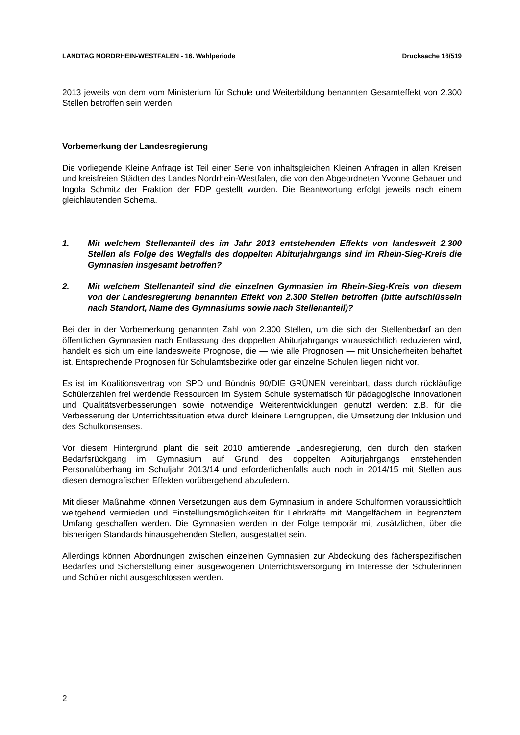LANDTAG NORDRHEIN-WESTFALEN - 16. Wahlperiode Drucksache 16/519
2013 jeweils von dem vom Ministerium für Schule und Weiterbildung benannten Gesamteffekt von 2.300 Stellen betroffen sein werden.
Vorbemerkung der Landesregierung
Die vorliegende Kleine Anfrage ist Teil einer Serie von inhaltsgleichen Kleinen Anfragen in allen Kreisen und kreisfreien Städten des Landes Nordrhein-Westfalen, die von den Abgeordneten Yvonne Gebauer und Ingola Schmitz der Fraktion der FDP gestellt wurden. Die Beantwortung erfolgt jeweils nach einem gleichlautenden Schema.
1. Mit welchem Stellenanteil des im Jahr 2013 entstehenden Effekts von landesweit 2.300 Stellen als Folge des Wegfalls des doppelten Abiturjahrgangs sind im Rhein-Sieg-Kreis die Gymnasien insgesamt betroffen?
2. Mit welchem Stellenanteil sind die einzelnen Gymnasien im Rhein-Sieg-Kreis von diesem von der Landesregierung benannten Effekt von 2.300 Stellen betroffen (bitte aufschlüsseln nach Standort, Name des Gymnasiums sowie nach Stellenanteil)?
Bei der in der Vorbemerkung genannten Zahl von 2.300 Stellen, um die sich der Stellenbedarf an den öffentlichen Gymnasien nach Entlassung des doppelten Abiturjahrgangs voraussichtlich reduzieren wird, handelt es sich um eine landesweite Prognose, die — wie alle Prognosen — mit Unsicherheiten behaftet ist. Entsprechende Prognosen für Schulamtsbezirke oder gar einzelne Schulen liegen nicht vor.
Es ist im Koalitionsvertrag von SPD und Bündnis 90/DIE GRÜNEN vereinbart, dass durch rückläufige Schülerzahlen frei werdende Ressourcen im System Schule systematisch für pädagogische Innovationen und Qualitätsverbesserungen sowie notwendige Weiterentwicklungen genutzt werden: z.B. für die Verbesserung der Unterrichtssituation etwa durch kleinere Lerngruppen, die Umsetzung der Inklusion und des Schulkonsenses.
Vor diesem Hintergrund plant die seit 2010 amtierende Landesregierung, den durch den starken Bedarfsrückgang im Gymnasium auf Grund des doppelten Abiturjahrgangs entstehenden Personalüberhang im Schuljahr 2013/14 und erforderlichenfalls auch noch in 2014/15 mit Stellen aus diesen demografischen Effekten vorübergehend abzufedern.
Mit dieser Maßnahme können Versetzungen aus dem Gymnasium in andere Schulformen voraussichtlich weitgehend vermieden und Einstellungsmöglichkeiten für Lehrkräfte mit Mangelfächern in begrenztem Umfang geschaffen werden. Die Gymnasien werden in der Folge temporär mit zusätzlichen, über die bisherigen Standards hinausgehenden Stellen, ausgestattet sein.
Allerdings können Abordnungen zwischen einzelnen Gymnasien zur Abdeckung des fächerspezifischen Bedarfes und Sicherstellung einer ausgewogenen Unterrichtsversorgung im Interesse der Schülerinnen und Schüler nicht ausgeschlossen werden.
2